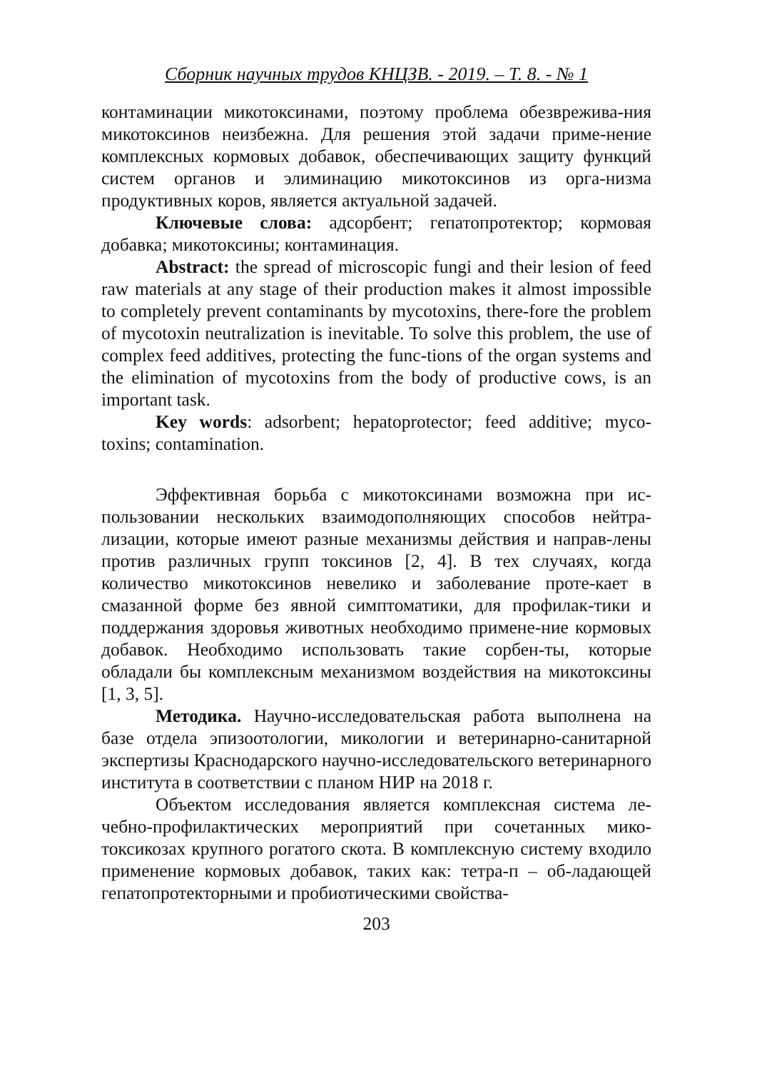Сборник научных трудов КНЦЗВ. - 2019. – Т. 8. - № 1
контаминации микотоксинами, поэтому проблема обезврежива-ния микотоксинов неизбежна. Для решения этой задачи приме-нение комплексных кормовых добавок, обеспечивающих защиту функций систем органов и элиминацию микотоксинов из орга-низма продуктивных коров, является актуальной задачей.
Ключевые слова: адсорбент; гепатопротектор; кормовая добавка; микотоксины; контаминация.
Abstract: the spread of microscopic fungi and their lesion of feed raw materials at any stage of their production makes it almost impossible to completely prevent contaminants by mycotoxins, there-fore the problem of mycotoxin neutralization is inevitable. To solve this problem, the use of complex feed additives, protecting the func-tions of the organ systems and the elimination of mycotoxins from the body of productive cows, is an important task.
Key words: adsorbent; hepatoprotector; feed additive; myco-toxins; contamination.
Эффективная борьба с микотоксинами возможна при ис-пользовании нескольких взаимодополняющих способов нейтра-лизации, которые имеют разные механизмы действия и направ-лены против различных групп токсинов [2, 4]. В тех случаях, когда количество микотоксинов невелико и заболевание проте-кает в смазанной форме без явной симптоматики, для профилак-тики и поддержания здоровья животных необходимо применe-ние кормовых добавок. Необходимо использовать такие сорбен-ты, которые обладали бы комплексным механизмом воздействия на микотоксины [1, 3, 5].
Методика. Научно-исследовательская работа выполнена на базе отдела эпизоотологии, микологии и ветеринарно-санитарной экспертизы Краснодарского научно-исследовательского ветеринарного института в соответствии с планом НИР на 2018 г.
Объектом исследования является комплексная система ле-чебно-профилактических мероприятий при сочетанных мико-токсикозах крупного рогатого скота. В комплексную систему входило применение кормовых добавок, таких как: тетра-п – об-ладающей гепатопротекторными и пробиотическими свойства-
203